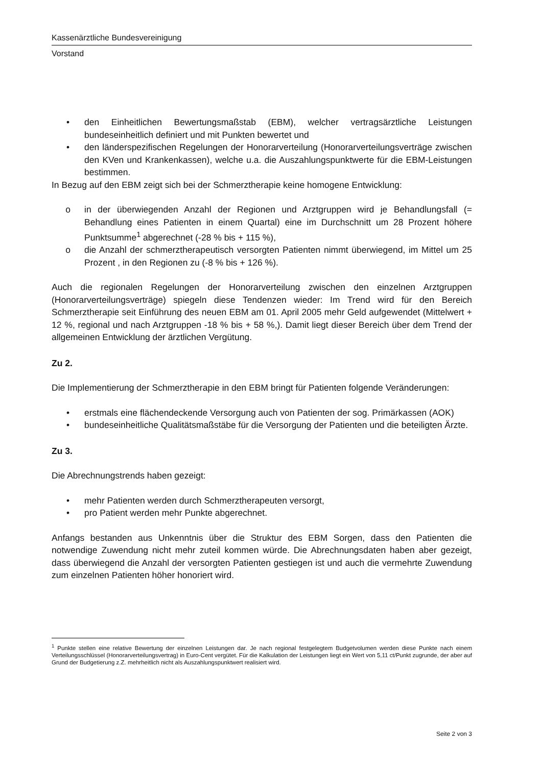Kassenärztliche Bundesvereinigung
Vorstand
• den Einheitlichen Bewertungsmaßstab (EBM), welcher vertragsärztliche Leistungen bundeseinheitlich definiert und mit Punkten bewertet und
• den länderspezifischen Regelungen der Honorarverteilung (Honorarverteilungsverträge zwischen den KVen und Krankenkassen), welche u.a. die Auszahlungspunktwerte für die EBM-Leistungen bestimmen.
In Bezug auf den EBM zeigt sich bei der Schmerztherapie keine homogene Entwicklung:
o in der überwiegenden Anzahl der Regionen und Arztgruppen wird je Behandlungsfall (= Behandlung eines Patienten in einem Quartal) eine im Durchschnitt um 28 Prozent höhere Punktsumme<sup>1</sup> abgerechnet (-28 % bis + 115 %),
o die Anzahl der schmerztherapeutisch versorgten Patienten nimmt überwiegend, im Mittel um 25 Prozent , in den Regionen zu (-8 % bis + 126 %).
Auch die regionalen Regelungen der Honorarverteilung zwischen den einzelnen Arztgruppen (Honorarverteilungsverträge) spiegeln diese Tendenzen wieder: Im Trend wird für den Bereich Schmerztherapie seit Einführung des neuen EBM am 01. April 2005 mehr Geld aufgewendet (Mittelwert + 12 %, regional und nach Arztgruppen -18 % bis + 58 %,). Damit liegt dieser Bereich über dem Trend der allgemeinen Entwicklung der ärztlichen Vergütung.
Zu 2.
Die Implementierung der Schmerztherapie in den EBM bringt für Patienten folgende Veränderungen:
• erstmals eine flächendeckende Versorgung auch von Patienten der sog. Primärkassen (AOK)
• bundeseinheitliche Qualitätsmaßstäbe für die Versorgung der Patienten und die beteiligten Ärzte.
Zu 3.
Die Abrechnungstrends haben gezeigt:
• mehr Patienten werden durch Schmerztherapeuten versorgt,
• pro Patient werden mehr Punkte abgerechnet.
Anfangs bestanden aus Unkenntnis über die Struktur des EBM Sorgen, dass den Patienten die notwendige Zuwendung nicht mehr zuteil kommen würde. Die Abrechnungsdaten haben aber gezeigt, dass überwiegend die Anzahl der versorgten Patienten gestiegen ist und auch die vermehrte Zuwendung zum einzelnen Patienten höher honoriert wird.
<sup>1</sup> Punkte stellen eine relative Bewertung der einzelnen Leistungen dar. Je nach regional festgelegtem Budgetvolumen werden diese Punkte nach einem Verteilungsschlüssel (Honorarverteilungsvertrag) in Euro-Cent vergütet. Für die Kalkulation der Leistungen liegt ein Wert von 5,11 ct/Punkt zugrunde, der aber auf Grund der Budgetierung z.Z. mehrheitlich nicht als Auszahlungspunktwert realisiert wird.
Seite 2 von 3